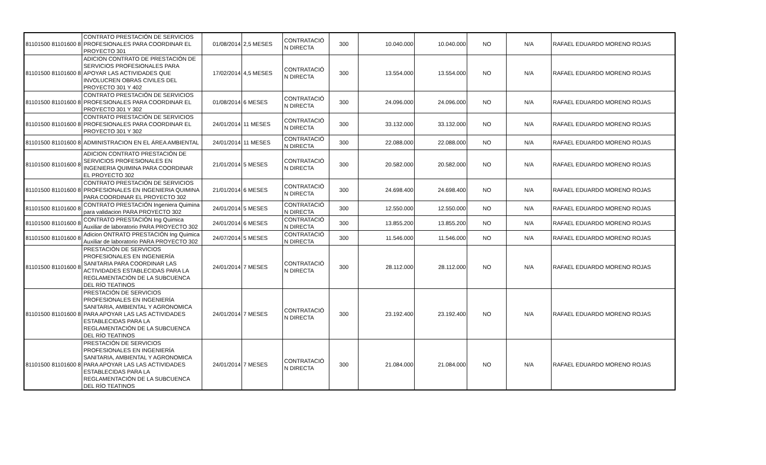| 81101500 81101600 8 | CONTRATO PRESTACIÓN DE SERVICIOS PROFESIONALES PARA COORDINAR EL PROYECTO 301 | 01/08/2014 | 2,5 MESES | CONTRATACIÓ N DIRECTA | 300 | 10.040.000 | 10.040.000 | NO | N/A | RAFAEL EDUARDO MORENO ROJAS |
| 81101500 81101600 8 | ADICION CONTRATO DE PRESTACIÓN DE SERVICIOS PROFESIONALES PARA APOYAR LAS ACTIVIDADES QUE INVOLUCREN OBRAS CIVILES DEL PROYECTO 301 Y 402 | 17/02/2014 | 4,5 MESES | CONTRATACIÓ N DIRECTA | 300 | 13.554.000 | 13.554.000 | NO | N/A | RAFAEL EDUARDO MORENO ROJAS |
| 81101500 81101600 8 | CONTRATO PRESTACIÓN DE SERVICIOS PROFESIONALES PARA COORDINAR EL PROYECTO 301 Y 302 | 01/08/2014 | 6 MESES | CONTRATACIÓ N DIRECTA | 300 | 24.096.000 | 24.096.000 | NO | N/A | RAFAEL EDUARDO MORENO ROJAS |
| 81101500 81101600 8 | CONTRATO PRESTACIÓN DE SERVICIOS PROFESIONALES PARA COORDINAR EL PROYECTO 301 Y 302 | 24/01/2014 | 11 MESES | CONTRATACIÓ N DIRECTA | 300 | 33.132.000 | 33.132.000 | NO | N/A | RAFAEL EDUARDO MORENO ROJAS |
| 81101500 81101600 8 | ADMINISTRACION EN EL ÁREA AMBIENTAL | 24/01/2014 | 11 MESES | CONTRATACIÓ N DIRECTA | 300 | 22.088.000 | 22.088.000 | NO | N/A | RAFAEL EDUARDO MORENO ROJAS |
| 81101500 81101600 8 | ADICION CONTRATO PRESTACIÓN DE SERVICIOS PROFESIONALES EN INGENIERIA QUIMINA PARA COORDINAR EL PROYECTO 302 | 21/01/2014 | 5 MESES | CONTRATACIÓ N DIRECTA | 300 | 20.582.000 | 20.582.000 | NO | N/A | RAFAEL EDUARDO MORENO ROJAS |
| 81101500 81101600 8 | CONTRATO PRESTACIÓN DE SERVICIOS PROFESIONALES EN INGENIERIA QUIMINA PARA COORDINAR EL PROYECTO 302 | 21/01/2014 | 6 MESES | CONTRATACIÓ N DIRECTA | 300 | 24.698.400 | 24.698.400 | NO | N/A | RAFAEL EDUARDO MORENO ROJAS |
| 81101500 81101600 8 | CONTRATO PRESTACIÓN Ingeniera Quimina para validacion PARA PROYECTO 302 | 24/01/2014 | 5 MESES | CONTRATACIÓ N DIRECTA | 300 | 12.550.000 | 12.550.000 | NO | N/A | RAFAEL EDUARDO MORENO ROJAS |
| 81101500 81101600 8 | CONTRATO PRESTACIÓN Ing Quimica Auxiliar de laboratorio PARA PROYECTO 302 | 24/01/2014 | 6 MESES | CONTRATACIÓ N DIRECTA | 300 | 13.855.200 | 13.855.200 | NO | N/A | RAFAEL EDUARDO MORENO ROJAS |
| 81101500 81101600 8 | Adicion ONTRATO PRESTACIÓN Ing Quimica Auxiliar de laboratorio PARA PROYECTO 302 | 24/07/2014 | 5 MESES | CONTRATACIÓ N DIRECTA | 300 | 11.546.000 | 11.546.000 | NO | N/A | RAFAEL EDUARDO MORENO ROJAS |
| 81101500 81101600 8 | PRESTACIÓN DE SERVICIOS PROFESIONALES EN INGENIERÍA SANITARIA PARA COORDINAR LAS ACTIVIDADES ESTABLECIDAS PARA LA REGLAMENTACIÓN DE LA SUBCUENCA DEL RÍO TEATINOS | 24/01/2014 | 7 MESES | CONTRATACIÓ N DIRECTA | 300 | 28.112.000 | 28.112.000 | NO | N/A | RAFAEL EDUARDO MORENO ROJAS |
| 81101500 81101600 8 | PRESTACIÓN DE SERVICIOS PROFESIONALES EN INGENIERÍA SANITARIA, AMBIENTAL Y AGRONOMICA PARA APOYAR LAS LAS ACTIVIDADES ESTABLECIDAS PARA LA REGLAMENTACIÓN DE LA SUBCUENCA DEL RÍO TEATINOS | 24/01/2014 | 7 MESES | CONTRATACIÓ N DIRECTA | 300 | 23.192.400 | 23.192.400 | NO | N/A | RAFAEL EDUARDO MORENO ROJAS |
| 81101500 81101600 8 | PRESTACIÓN DE SERVICIOS PROFESIONALES EN INGENIERÍA SANITARIA, AMBIENTAL Y AGRONOMICA PARA APOYAR LAS LAS ACTIVIDADES ESTABLECIDAS PARA LA REGLAMENTACIÓN DE LA SUBCUENCA DEL RÍO TEATINOS | 24/01/2014 | 7 MESES | CONTRATACIÓ N DIRECTA | 300 | 21.084.000 | 21.084.000 | NO | N/A | RAFAEL EDUARDO MORENO ROJAS |